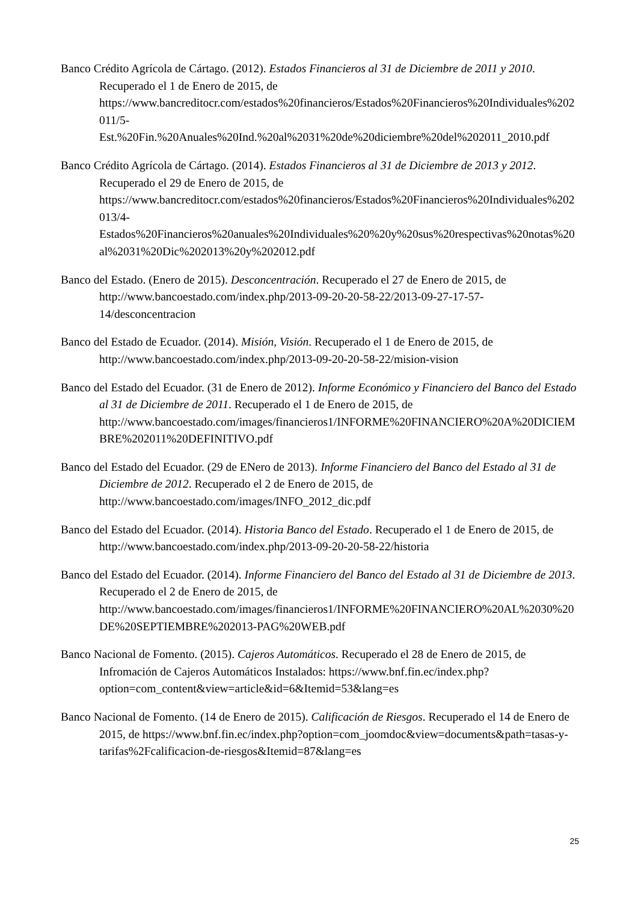Banco Crédito Agrícola de Cártago. (2012). Estados Financieros al 31 de Diciembre de 2011 y 2010. Recuperado el 1 de Enero de 2015, de https://www.bancreditocr.com/estados%20financieros/Estados%20Financieros%20Individuales%202011/5-
Est.%20Fin.%20Anuales%20Ind.%20al%2031%20de%20diciembre%20del%202011_2010.pdf
Banco Crédito Agrícola de Cártago. (2014). Estados Financieros al 31 de Diciembre de 2013 y 2012. Recuperado el 29 de Enero de 2015, de https://www.bancreditocr.com/estados%20financieros/Estados%20Financieros%20Individuales%202013/4-
Estados%20Financieros%20anuales%20Individuales%20%20y%20sus%20respectivas%20notas%20al%2031%20Dic%202013%20y%202012.pdf
Banco del Estado. (Enero de 2015). Desconcentración. Recuperado el 27 de Enero de 2015, de http://www.bancoestado.com/index.php/2013-09-20-20-58-22/2013-09-27-17-57-14/desconcentracion
Banco del Estado de Ecuador. (2014). Misión, Visión. Recuperado el 1 de Enero de 2015, de http://www.bancoestado.com/index.php/2013-09-20-20-58-22/mision-vision
Banco del Estado del Ecuador. (31 de Enero de 2012). Informe Económico y Financiero del Banco del Estado al 31 de Diciembre de 2011. Recuperado el 1 de Enero de 2015, de http://www.bancoestado.com/images/financieros1/INFORME%20FINANCIERO%20A%20DICIEMBRE%202011%20DEFINITIVO.pdf
Banco del Estado del Ecuador. (29 de ENero de 2013). Informe Financiero del Banco del Estado al 31 de Diciembre de 2012. Recuperado el 2 de Enero de 2015, de http://www.bancoestado.com/images/INFO_2012_dic.pdf
Banco del Estado del Ecuador. (2014). Historia Banco del Estado. Recuperado el 1 de Enero de 2015, de http://www.bancoestado.com/index.php/2013-09-20-20-58-22/historia
Banco del Estado del Ecuador. (2014). Informe Financiero del Banco del Estado al 31 de Diciembre de 2013. Recuperado el 2 de Enero de 2015, de http://www.bancoestado.com/images/financieros1/INFORME%20FINANCIERO%20AL%2030%20DE%20SEPTIEMBRE%202013-PAG%20WEB.pdf
Banco Nacional de Fomento. (2015). Cajeros Automáticos. Recuperado el 28 de Enero de 2015, de Infromación de Cajeros Automáticos Instalados: https://www.bnf.fin.ec/index.php?option=com_content&view=article&id=6&Itemid=53&lang=es
Banco Nacional de Fomento. (14 de Enero de 2015). Calificación de Riesgos. Recuperado el 14 de Enero de 2015, de https://www.bnf.fin.ec/index.php?option=com_joomdoc&view=documents&path=tasas-y-tarifas%2Fcalificacion-de-riesgos&Itemid=87&lang=es
25